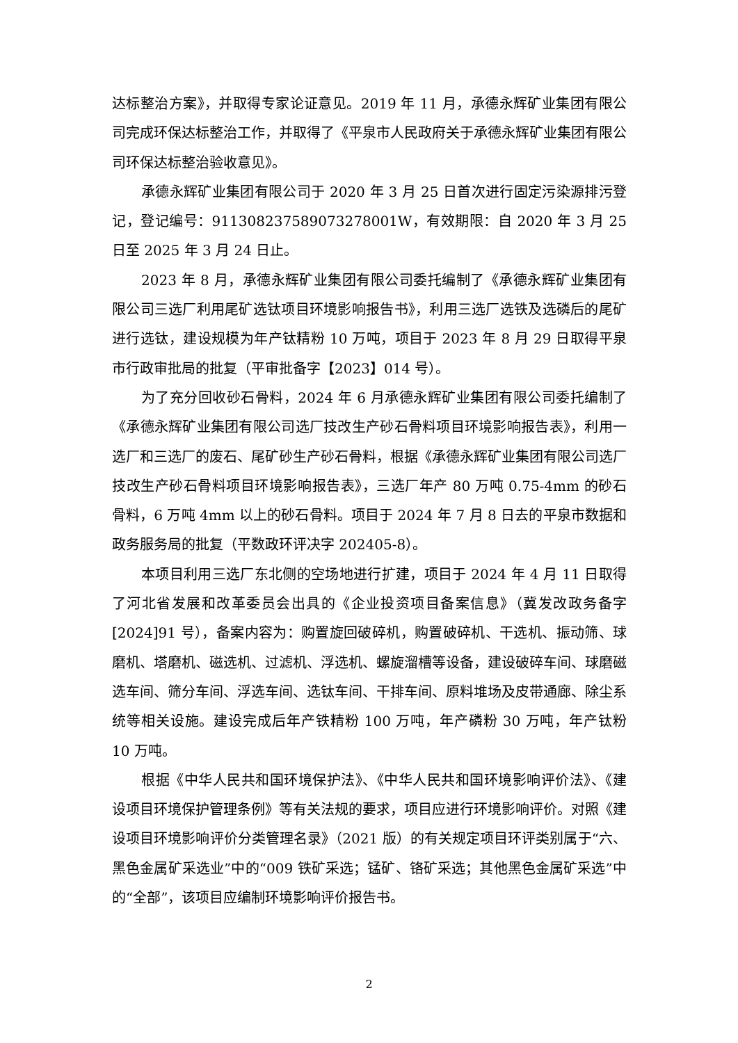达标整治方案》，并取得专家论证意见。2019 年 11 月，承德永辉矿业集团有限公司完成环保达标整治工作，并取得了《平泉市人民政府关于承德永辉矿业集团有限公司环保达标整治验收意见》。
承德永辉矿业集团有限公司于 2020 年 3 月 25 日首次进行固定污染源排污登记，登记编号：91130823758907327800​1W，有效期限：自 2020 年 3 月 25 日至 2025 年 3 月 24 日止。
2023 年 8 月，承德永辉矿业集团有限公司委托编制了《承德永辉矿业集团有限公司三选厂利用尾矿选钛项目环境影响报告书》，利用三选厂选铁及选磷后的尾矿进行选钛，建设规模为年产钛精粉 10 万吨，项目于 2023 年 8 月 29 日取得平泉市行政审批局的批复（平审批备字【2023】014 号）。
为了充分回收砂石骨料，2024 年 6 月承德永辉矿业集团有限公司委托编制了《承德永辉矿业集团有限公司选厂技改生产砂石骨料项目环境影响报告表》，利用一选厂和三选厂的废石、尾矿砂生产砂石骨料，根据《承德永辉矿业集团有限公司选厂技改生产砂石骨料项目环境影响报告表》，三选厂年产 80 万吨 0.75-4mm 的砂石骨料，6 万吨 4mm 以上的砂石骨料。项目于 2024 年 7 月 8 日去的平泉市数据和政务服务局的批复（平数政环评决字 202405-8）。
本项目利用三选厂东北侧的空场地进行扩建，项目于 2024 年 4 月 11 日取得了河北省发展和改革委员会出具的《企业投资项目备案信息》（冀发改政务备字[2024]91 号），备案内容为：购置旋回破碎机，购置破碎机、干选机、振动筛、球磨机、塔磨机、磁选机、过滤机、浮选机、螺旋溜槽等设备，建设破碎车间、球磨磁选车间、筛分车间、浮选车间、选钛车间、干排车间、原料堆场及皮带通廊、除尘系统等相关设施。建设完成后年产铁精粉 100 万吨，年产磷粉 30 万吨，年产钛粉 10 万吨。
根据《中华人民共和国环境保护法》、《中华人民共和国环境影响评价法》、《建设项目环境保护管理条例》等有关法规的要求，项目应进行环境影响评价。对照《建设项目环境影响评价分类管理名录》（2021 版）的有关规定项目环评类别属于“六、黑色金属矿采选业”中的“009 铁矿采选；锰矿、铬矿采选；其他黑色金属矿采选”中的“全部”，该项目应编制环境影响评价报告书。
2